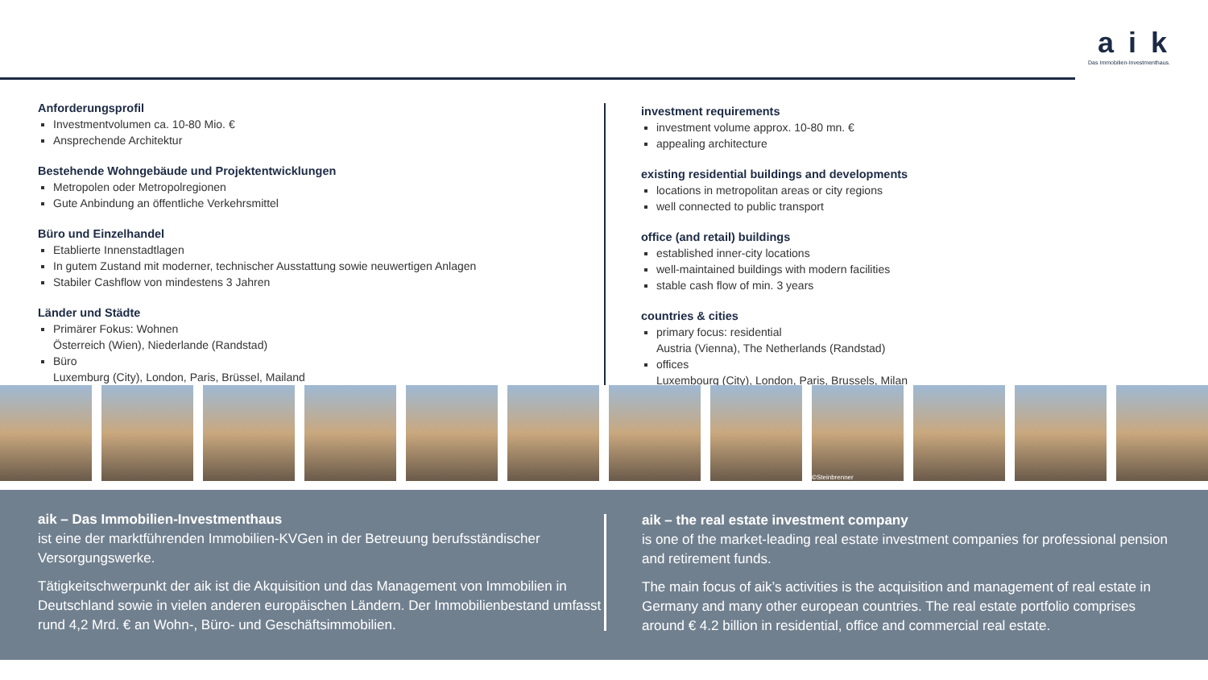a i k
Das Immobilien-Investmenthaus.
Anforderungsprofil
Investmentvolumen ca. 10-80 Mio. €
Ansprechende Architektur
Bestehende Wohngebäude und Projektentwicklungen
Metropolen oder Metropolregionen
Gute Anbindung an öffentliche Verkehrsmittel
Büro und Einzelhandel
Etablierte Innenstadtlagen
In gutem Zustand mit moderner, technischer Ausstattung sowie neuwertigen Anlagen
Stabiler Cashflow von mindestens 3 Jahren
Länder und Städte
Primärer Fokus: Wohnen
Österreich (Wien), Niederlande (Randstad)
Büro
Luxemburg (City), London, Paris, Brüssel, Mailand
investment requirements
investment volume approx. 10-80 mn. €
appealing architecture
existing residential buildings and developments
locations in metropolitan areas or city regions
well connected to public transport
office (and retail) buildings
established inner-city locations
well-maintained buildings with modern facilities
stable cash flow of min. 3 years
countries & cities
primary focus: residential
Austria (Vienna), The Netherlands (Randstad)
offices
Luxembourg (City), London, Paris, Brussels, Milan
©Steinbrenner
aik – Das Immobilien-Investmenthaus
ist eine der marktführenden Immobilien-KVGen in der Betreuung berufsständischer Versorgungswerke.
Tätigkeitschwerpunkt der aik ist die Akquisition und das Management von Immobilien in Deutschland sowie in vielen anderen europäischen Ländern. Der Immobilienbestand umfasst rund 4,2 Mrd. € an Wohn-, Büro- und Geschäftsimmobilien.
aik – the real estate investment company
is one of the market-leading real estate investment companies for professional pension and retirement funds.
The main focus of aik’s activities is the acquisition and management of real estate in Germany and many other european countries. The real estate portfolio comprises around € 4.2 billion in residential, office and commercial real estate.